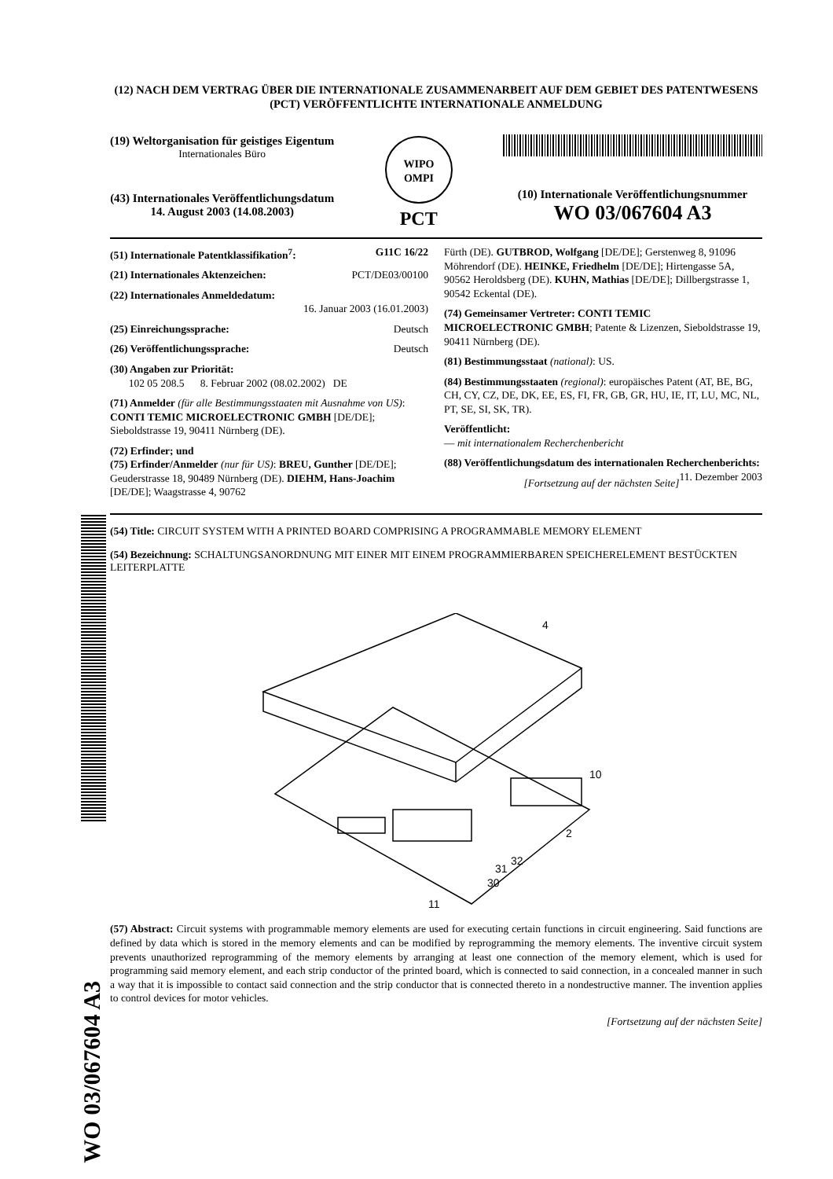WO 03/067604 A3
(12) NACH DEM VERTRAG ÜBER DIE INTERNATIONALE ZUSAMMENARBEIT AUF DEM GEBIET DES PATENTWESENS (PCT) VERÖFFENTLICHTE INTERNATIONALE ANMELDUNG
(19) Weltorganisation für geistiges Eigentum
Internationales Büro
(43) Internationales Veröffentlichungsdatum
14. August 2003 (14.08.2003)
WIPO
OMPI
PCT
(10) Internationale Veröffentlichungsnummer
WO 03/067604 A3
(51) Internationale Patentklassifikation<sup>7</sup>: G11C 16/22
(21) Internationales Aktenzeichen: PCT/DE03/00100
(22) Internationales Anmeldedatum:
16. Januar 2003 (16.01.2003)
(25) Einreichungssprache: Deutsch
(26) Veröffentlichungssprache: Deutsch
(30) Angaben zur Priorität:
102 05 208.5 8. Februar 2002 (08.02.2002) DE
(71) Anmelder (für alle Bestimmungsstaaten mit Ausnahme von US): CONTI TEMIC MICROELECTRONIC GMBH [DE/DE]; Sieboldstrasse 19, 90411 Nürnberg (DE).
(72) Erfinder; und
(75) Erfinder/Anmelder (nur für US): BREU, Gunther [DE/DE]; Geuderstrasse 18, 90489 Nürnberg (DE). DIEHM, Hans-Joachim [DE/DE]; Waagstrasse 4, 90762
Fürth (DE). GUTBROD, Wolfgang [DE/DE]; Gerstenweg 8, 91096 Möhrendorf (DE). HEINKE, Friedhelm [DE/DE]; Hirtengasse 5A, 90562 Heroldsberg (DE). KUHN, Mathias [DE/DE]; Dillbergstrasse 1, 90542 Eckental (DE).
(74) Gemeinsamer Vertreter: CONTI TEMIC MICROELECTRONIC GMBH; Patente & Lizenzen, Sieboldstrasse 19, 90411 Nürnberg (DE).
(81) Bestimmungsstaat (national): US.
(84) Bestimmungsstaaten (regional): europäisches Patent (AT, BE, BG, CH, CY, CZ, DE, DK, EE, ES, FI, FR, GB, GR, HU, IE, IT, LU, MC, NL, PT, SE, SI, SK, TR).
Veröffentlicht:
— mit internationalem Recherchenbericht
(88) Veröffentlichungsdatum des internationalen Recherchenberichts: 11. Dezember 2003
[Fortsetzung auf der nächsten Seite]
(54) Title: CIRCUIT SYSTEM WITH A PRINTED BOARD COMPRISING A PROGRAMMABLE MEMORY ELEMENT
(54) Bezeichnung: SCHALTUNGSANORDNUNG MIT EINER MIT EINEM PROGRAMMIERBAREN SPEICHERELEMENT BESTÜCKTEN LEITERPLATTE
4
10
2
32
31
30
11
(57) Abstract: Circuit systems with programmable memory elements are used for executing certain functions in circuit engineering. Said functions are defined by data which is stored in the memory elements and can be modified by reprogramming the memory elements. The inventive circuit system prevents unauthorized reprogramming of the memory elements by arranging at least one connection of the memory element, which is used for programming said memory element, and each strip conductor of the printed board, which is connected to said connection, in a concealed manner in such a way that it is impossible to contact said connection and the strip conductor that is connected thereto in a nondestructive manner. The invention applies to control devices for motor vehicles.
[Fortsetzung auf der nächsten Seite]